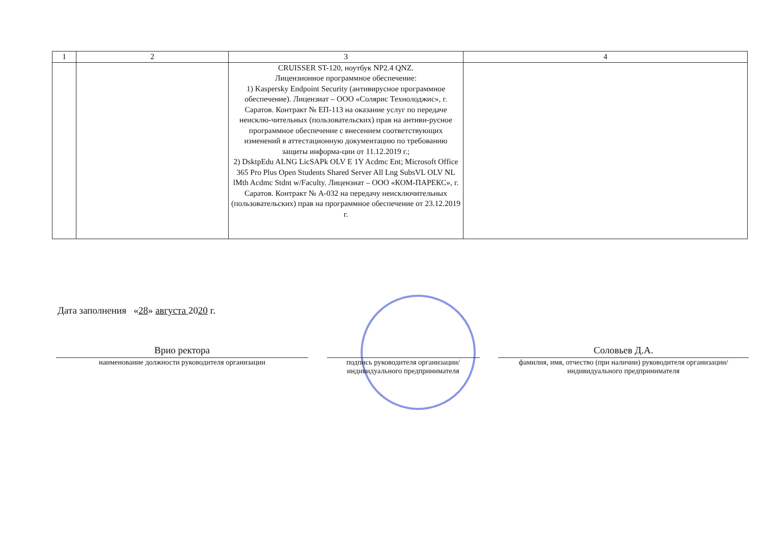| 1 | 2 | 3 | 4 |
| --- | --- | --- | --- |
| | | CRUISSER ST-120, ноутбук NP2.4 QNZ. Лицензионное программное обеспечение: 1) Kaspersky Endpoint Security (антивирусное программное обеспечение). Лицензиат – ООО «Солярис Технолоджис», г. Саратов. Контракт № ЕП-113 на оказание услуг по передаче неисклю-чительных (пользовательских) прав на антиви-русное программное обеспечение с внесением соответствующих изменений в аттестационную документацию по требованию защиты информа-ции от 11.12.2019 г.; 2) DsktpEdu ALNG LicSAPk OLV E 1Y Acdmc Ent; Microsoft Office 365 Pro Plus Open Students Shared Server All Lng SubsVL OLV NL lMth Acdmc Stdnt w/Faculty. Лицензиат – ООО «КОМ-ПАРЕКС», г. Саратов. Контракт № А-032 на передачу неисключительных (пользовательских) прав на программное обеспечение от 23.12.2019 г. | |
Дата заполнения «28» августа 2020 г.
Врио ректора
наименование должности руководителя организации
подпись руководителя организации/ индивидуального предпринимателя
Соловьев Д.А.
фамилия, имя, отчество (при наличии) руководителя организации/индивидуального предпринимателя